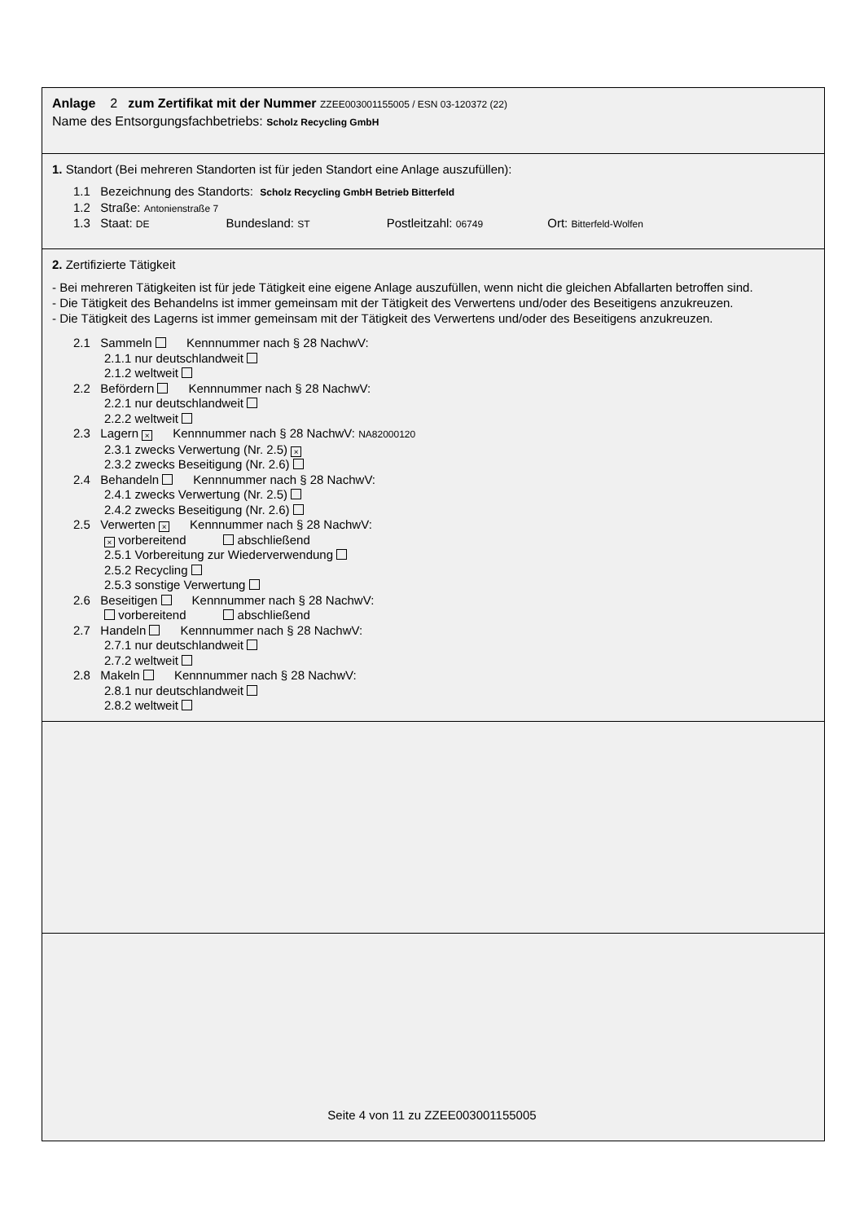Anlage 2 zum Zertifikat mit der Nummer ZZEE003001155005 / ESN 03-120372 (22)
Name des Entsorgungsfachbetriebs: Scholz Recycling GmbH
1. Standort (Bei mehreren Standorten ist für jeden Standort eine Anlage auszufüllen):
1.1 Bezeichnung des Standorts: Scholz Recycling GmbH Betrieb Bitterfeld
1.2 Straße: Antonienstraße 7
1.3 Staat: DE Bundesland: ST Postleitzahl: 06749 Ort: Bitterfeld-Wolfen
2. Zertifizierte Tätigkeit
- Bei mehreren Tätigkeiten ist für jede Tätigkeit eine eigene Anlage auszufüllen, wenn nicht die gleichen Abfallarten betroffen sind.
- Die Tätigkeit des Behandelns ist immer gemeinsam mit der Tätigkeit des Verwertens und/oder des Beseitigens anzukreuzen.
- Die Tätigkeit des Lagerns ist immer gemeinsam mit der Tätigkeit des Verwertens und/oder des Beseitigens anzukreuzen.
2.1 Sammeln Kennnummer nach § 28 NachwV:
2.1.1 nur deutschlandweit
2.1.2 weltweit
2.2 Befördern Kennnummer nach § 28 NachwV:
2.2.1 nur deutschlandweit
2.2.2 weltweit
2.3 Lagern × Kennnummer nach § 28 NachwV: NA82000120
2.3.1 zwecks Verwertung (Nr. 2.5) ×
2.3.2 zwecks Beseitigung (Nr. 2.6)
2.4 Behandeln Kennnummer nach § 28 NachwV:
2.4.1 zwecks Verwertung (Nr. 2.5)
2.4.2 zwecks Beseitigung (Nr. 2.6)
2.5 Verwerten × Kennnummer nach § 28 NachwV:
× vorbereitend abschließend
2.5.1 Vorbereitung zur Wiederverwendung
2.5.2 Recycling
2.5.3 sonstige Verwertung
2.6 Beseitigen Kennnummer nach § 28 NachwV:
vorbereitend abschließend
2.7 Handeln Kennnummer nach § 28 NachwV:
2.7.1 nur deutschlandweit
2.7.2 weltweit
2.8 Makeln Kennnummer nach § 28 NachwV:
2.8.1 nur deutschlandweit
2.8.2 weltweit
2.
Seite 4 von 11 zu ZZEE003001155005